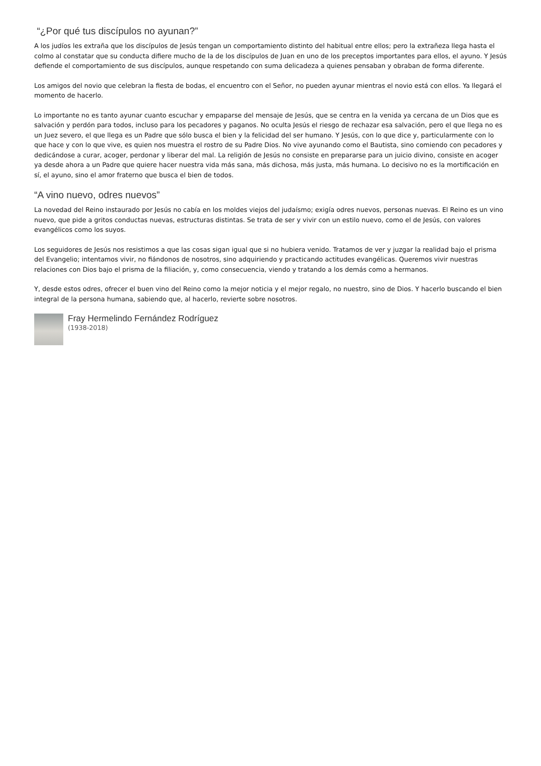“¿Por qué tus discípulos no ayunan?”
A los judíos les extraña que los discípulos de Jesús tengan un comportamiento distinto del habitual entre ellos; pero la extrañeza llega hasta el colmo al constatar que su conducta difiere mucho de la de los discípulos de Juan en uno de los preceptos importantes para ellos, el ayuno. Y Jesús defiende el comportamiento de sus discípulos, aunque respetando con suma delicadeza a quienes pensaban y obraban de forma diferente.
Los amigos del novio que celebran la fiesta de bodas, el encuentro con el Señor, no pueden ayunar mientras el novio está con ellos. Ya llegará el momento de hacerlo.
Lo importante no es tanto ayunar cuanto escuchar y empaparse del mensaje de Jesús, que se centra en la venida ya cercana de un Dios que es salvación y perdón para todos, incluso para los pecadores y paganos. No oculta Jesús el riesgo de rechazar esa salvación, pero el que llega no es un Juez severo, el que llega es un Padre que sólo busca el bien y la felicidad del ser humano. Y Jesús, con lo que dice y, particularmente con lo que hace y con lo que vive, es quien nos muestra el rostro de su Padre Dios. No vive ayunando como el Bautista, sino comiendo con pecadores y dedicándose a curar, acoger, perdonar y liberar del mal. La religión de Jesús no consiste en prepararse para un juicio divino, consiste en acoger ya desde ahora a un Padre que quiere hacer nuestra vida más sana, más dichosa, más justa, más humana. Lo decisivo no es la mortificación en sí, el ayuno, sino el amor fraterno que busca el bien de todos.
“A vino nuevo, odres nuevos”
La novedad del Reino instaurado por Jesús no cabía en los moldes viejos del judaísmo; exigía odres nuevos, personas nuevas. El Reino es un vino nuevo, que pide a gritos conductas nuevas, estructuras distintas. Se trata de ser y vivir con un estilo nuevo, como el de Jesús, con valores evangélicos como los suyos.
Los seguidores de Jesús nos resistimos a que las cosas sigan igual que si no hubiera venido. Tratamos de ver y juzgar la realidad bajo el prisma del Evangelio; intentamos vivir, no fiándonos de nosotros, sino adquiriendo y practicando actitudes evangélicas. Queremos vivir nuestras relaciones con Dios bajo el prisma de la filiación, y, como consecuencia, viendo y tratando a los demás como a hermanos.
Y, desde estos odres, ofrecer el buen vino del Reino como la mejor noticia y el mejor regalo, no nuestro, sino de Dios. Y hacerlo buscando el bien integral de la persona humana, sabiendo que, al hacerlo, revierte sobre nosotros.
Fray Hermelindo Fernández Rodríguez
(1938-2018)